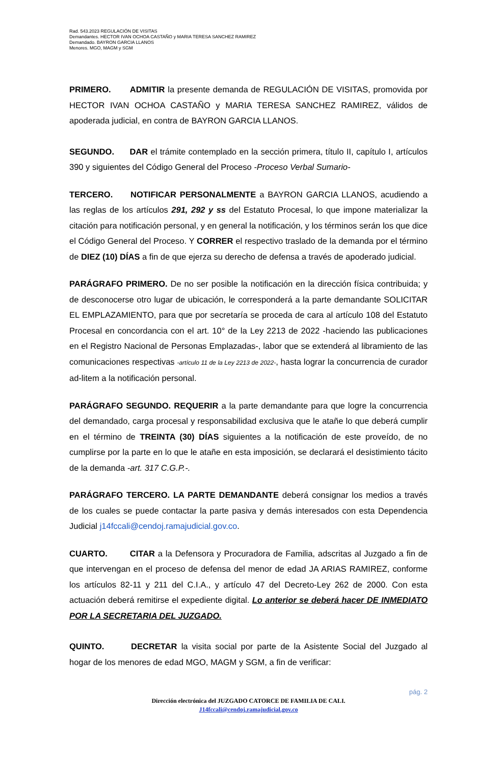Rad. 543.2023 REGULACIÓN DE VISITAS
Demandantes. HECTOR IVAN OCHOA CASTAÑO y MARIA TERESA SANCHEZ RAMIREZ
Demandado. BAYRON GARCIA LLANOS
Menores. MGO, MAGM y SGM
PRIMERO. ADMITIR la presente demanda de REGULACIÓN DE VISITAS, promovida por HECTOR IVAN OCHOA CASTAÑO y MARIA TERESA SANCHEZ RAMIREZ, válidos de apoderada judicial, en contra de BAYRON GARCIA LLANOS.
SEGUNDO. DAR el trámite contemplado en la sección primera, título II, capítulo I, artículos 390 y siguientes del Código General del Proceso -Proceso Verbal Sumario-
TERCERO. NOTIFICAR PERSONALMENTE a BAYRON GARCIA LLANOS, acudiendo a las reglas de los artículos 291, 292 y ss del Estatuto Procesal, lo que impone materializar la citación para notificación personal, y en general la notificación, y los términos serán los que dice el Código General del Proceso. Y CORRER el respectivo traslado de la demanda por el término de DIEZ (10) DÍAS a fin de que ejerza su derecho de defensa a través de apoderado judicial.
PARÁGRAFO PRIMERO. De no ser posible la notificación en la dirección física contribuida; y de desconocerse otro lugar de ubicación, le corresponderá a la parte demandante SOLICITAR EL EMPLAZAMIENTO, para que por secretaría se proceda de cara al artículo 108 del Estatuto Procesal en concordancia con el art. 10° de la Ley 2213 de 2022 -haciendo las publicaciones en el Registro Nacional de Personas Emplazadas-, labor que se extenderá al libramiento de las comunicaciones respectivas -artículo 11 de la Ley 2213 de 2022-, hasta lograr la concurrencia de curador ad-litem a la notificación personal.
PARÁGRAFO SEGUNDO. REQUERIR a la parte demandante para que logre la concurrencia del demandado, carga procesal y responsabilidad exclusiva que le atañe lo que deberá cumplir en el término de TREINTA (30) DÍAS siguientes a la notificación de este proveído, de no cumplirse por la parte en lo que le atañe en esta imposición, se declarará el desistimiento tácito de la demanda -art. 317 C.G.P.-.
PARÁGRAFO TERCERO. LA PARTE DEMANDANTE deberá consignar los medios a través de los cuales se puede contactar la parte pasiva y demás interesados con esta Dependencia Judicial j14fccali@cendoj.ramajudicial.gov.co.
CUARTO. CITAR a la Defensora y Procuradora de Familia, adscritas al Juzgado a fin de que intervengan en el proceso de defensa del menor de edad JA ARIAS RAMIREZ, conforme los artículos 82-11 y 211 del C.I.A., y artículo 47 del Decreto-Ley 262 de 2000. Con esta actuación deberá remitirse el expediente digital. Lo anterior se deberá hacer DE INMEDIATO POR LA SECRETARIA DEL JUZGADO.
QUINTO. DECRETAR la visita social por parte de la Asistente Social del Juzgado al hogar de los menores de edad MGO, MAGM y SGM, a fin de verificar:
pág. 2
Dirección electrónica del JUZGADO CATORCE DE FAMILIA DE CALI.
J14fccali@cendoj.ramajudicial.gov.co